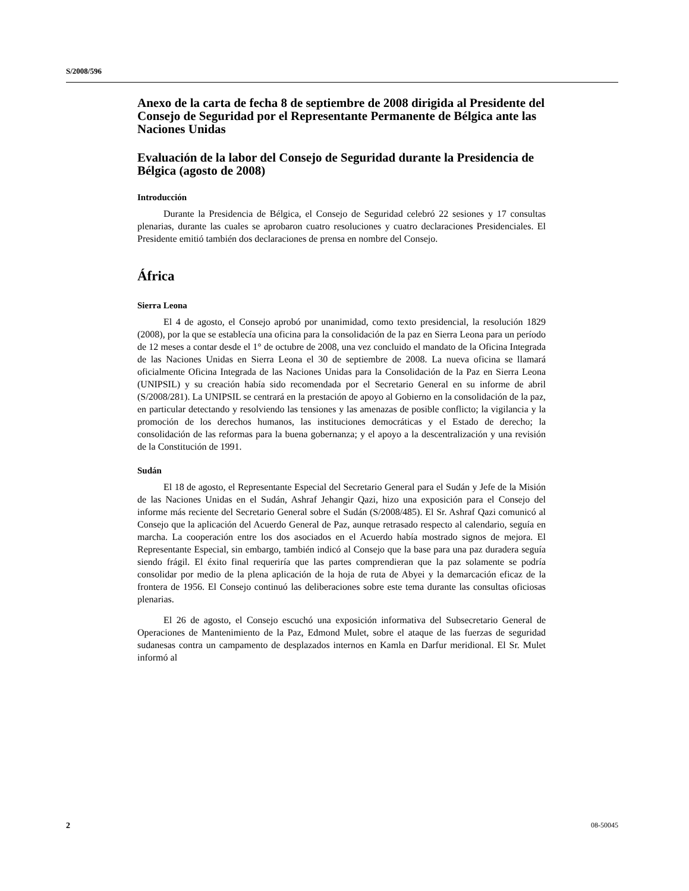S/2008/596
Anexo de la carta de fecha 8 de septiembre de 2008 dirigida al Presidente del Consejo de Seguridad por el Representante Permanente de Bélgica ante las Naciones Unidas
Evaluación de la labor del Consejo de Seguridad durante la Presidencia de Bélgica (agosto de 2008)
Introducción
Durante la Presidencia de Bélgica, el Consejo de Seguridad celebró 22 sesiones y 17 consultas plenarias, durante las cuales se aprobaron cuatro resoluciones y cuatro declaraciones Presidenciales. El Presidente emitió también dos declaraciones de prensa en nombre del Consejo.
África
Sierra Leona
El 4 de agosto, el Consejo aprobó por unanimidad, como texto presidencial, la resolución 1829 (2008), por la que se establecía una oficina para la consolidación de la paz en Sierra Leona para un período de 12 meses a contar desde el 1° de octubre de 2008, una vez concluido el mandato de la Oficina Integrada de las Naciones Unidas en Sierra Leona el 30 de septiembre de 2008. La nueva oficina se llamará oficialmente Oficina Integrada de las Naciones Unidas para la Consolidación de la Paz en Sierra Leona (UNIPSIL) y su creación había sido recomendada por el Secretario General en su informe de abril (S/2008/281). La UNIPSIL se centrará en la prestación de apoyo al Gobierno en la consolidación de la paz, en particular detectando y resolviendo las tensiones y las amenazas de posible conflicto; la vigilancia y la promoción de los derechos humanos, las instituciones democráticas y el Estado de derecho; la consolidación de las reformas para la buena gobernanza; y el apoyo a la descentralización y una revisión de la Constitución de 1991.
Sudán
El 18 de agosto, el Representante Especial del Secretario General para el Sudán y Jefe de la Misión de las Naciones Unidas en el Sudán, Ashraf Jehangir Qazi, hizo una exposición para el Consejo del informe más reciente del Secretario General sobre el Sudán (S/2008/485). El Sr. Ashraf Qazi comunicó al Consejo que la aplicación del Acuerdo General de Paz, aunque retrasado respecto al calendario, seguía en marcha. La cooperación entre los dos asociados en el Acuerdo había mostrado signos de mejora. El Representante Especial, sin embargo, también indicó al Consejo que la base para una paz duradera seguía siendo frágil. El éxito final requeriría que las partes comprendieran que la paz solamente se podría consolidar por medio de la plena aplicación de la hoja de ruta de Abyei y la demarcación eficaz de la frontera de 1956. El Consejo continuó las deliberaciones sobre este tema durante las consultas oficiosas plenarias.
El 26 de agosto, el Consejo escuchó una exposición informativa del Subsecretario General de Operaciones de Mantenimiento de la Paz, Edmond Mulet, sobre el ataque de las fuerzas de seguridad sudanesas contra un campamento de desplazados internos en Kamla en Darfur meridional. El Sr. Mulet informó al
2 08-50045